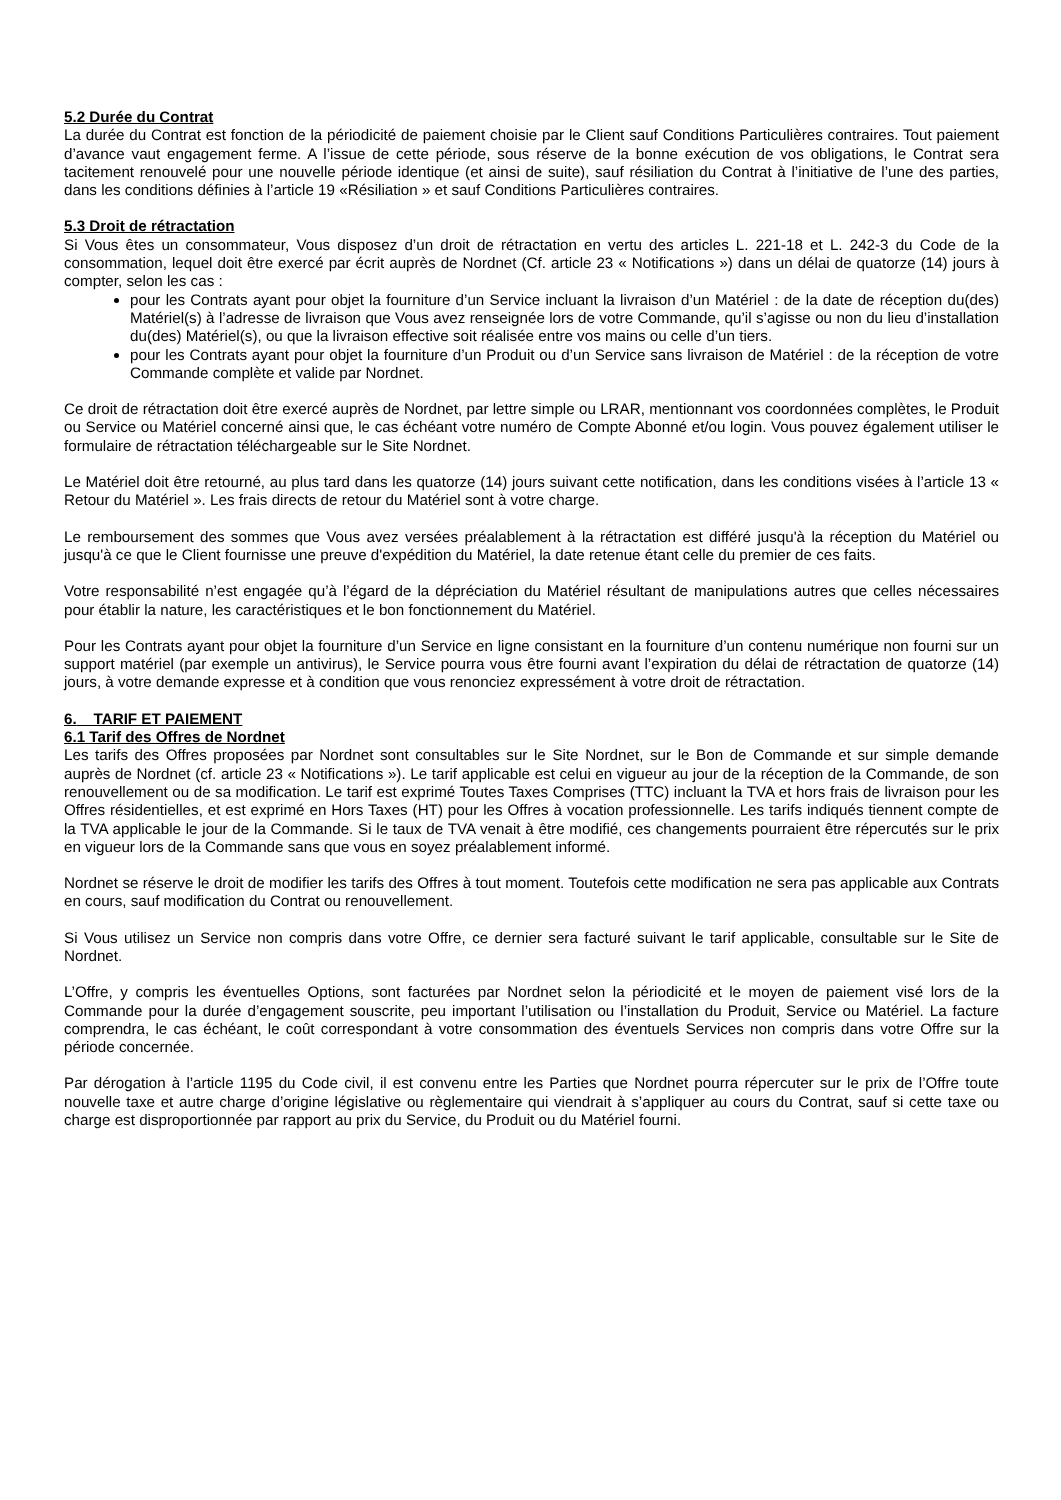5.2 Durée du Contrat
La durée du Contrat est fonction de la périodicité de paiement choisie par le Client sauf Conditions Particulières contraires. Tout paiement d’avance vaut engagement ferme. A l’issue de cette période, sous réserve de la bonne exécution de vos obligations, le Contrat sera tacitement renouvelé pour une nouvelle période identique (et ainsi de suite), sauf résiliation du Contrat à l’initiative de l’une des parties, dans les conditions définies à l’article 19 «Résiliation » et sauf Conditions Particulières contraires.
5.3 Droit de rétractation
Si Vous êtes un consommateur, Vous disposez d’un droit de rétractation en vertu des articles L. 221-18 et L. 242-3 du Code de la consommation, lequel doit être exercé par écrit auprès de Nordnet (Cf. article 23 « Notifications ») dans un délai de quatorze (14) jours à compter, selon les cas :
pour les Contrats ayant pour objet la fourniture d’un Service incluant la livraison d’un Matériel : de la date de réception du(des) Matériel(s) à l’adresse de livraison que Vous avez renseignée lors de votre Commande, qu’il s’agisse ou non du lieu d’installation du(des) Matériel(s), ou que la livraison effective soit réalisée entre vos mains ou celle d’un tiers.
pour les Contrats ayant pour objet la fourniture d’un Produit ou d’un Service sans livraison de Matériel : de la réception de votre Commande complète et valide par Nordnet.
Ce droit de rétractation doit être exercé auprès de Nordnet, par lettre simple ou LRAR, mentionnant vos coordonnées complètes, le Produit ou Service ou Matériel concerné ainsi que, le cas échéant votre numéro de Compte Abonné et/ou login. Vous pouvez également utiliser le formulaire de rétractation téléchargeable sur le Site Nordnet.
Le Matériel doit être retourné, au plus tard dans les quatorze (14) jours suivant cette notification, dans les conditions visées à l’article 13 « Retour du Matériel ». Les frais directs de retour du Matériel sont à votre charge.
Le remboursement des sommes que Vous avez versées préalablement à la rétractation est différé jusqu'à la réception du Matériel ou jusqu'à ce que le Client fournisse une preuve d'expédition du Matériel, la date retenue étant celle du premier de ces faits.
Votre responsabilité n’est engagée qu’à l’égard de la dépréciation du Matériel résultant de manipulations autres que celles nécessaires pour établir la nature, les caractéristiques et le bon fonctionnement du Matériel.
Pour les Contrats ayant pour objet la fourniture d’un Service en ligne consistant en la fourniture d’un contenu numérique non fourni sur un support matériel (par exemple un antivirus), le Service pourra vous être fourni avant l’expiration du délai de rétractation de quatorze (14) jours, à votre demande expresse et à condition que vous renonciez expressément à votre droit de rétractation.
6. TARIF ET PAIEMENT
6.1 Tarif des Offres de Nordnet
Les tarifs des Offres proposées par Nordnet sont consultables sur le Site Nordnet, sur le Bon de Commande et sur simple demande auprès de Nordnet (cf. article 23 « Notifications »). Le tarif applicable est celui en vigueur au jour de la réception de la Commande, de son renouvellement ou de sa modification. Le tarif est exprimé Toutes Taxes Comprises (TTC) incluant la TVA et hors frais de livraison pour les Offres résidentielles, et est exprimé en Hors Taxes (HT) pour les Offres à vocation professionnelle. Les tarifs indiqués tiennent compte de la TVA applicable le jour de la Commande. Si le taux de TVA venait à être modifié, ces changements pourraient être répercutés sur le prix en vigueur lors de la Commande sans que vous en soyez préalablement informé.
Nordnet se réserve le droit de modifier les tarifs des Offres à tout moment. Toutefois cette modification ne sera pas applicable aux Contrats en cours, sauf modification du Contrat ou renouvellement.
Si Vous utilisez un Service non compris dans votre Offre, ce dernier sera facturé suivant le tarif applicable, consultable sur le Site de Nordnet.
L’Offre, y compris les éventuelles Options, sont facturées par Nordnet selon la périodicité et le moyen de paiement visé lors de la Commande pour la durée d’engagement souscrite, peu important l’utilisation ou l’installation du Produit, Service ou Matériel. La facture comprendra, le cas échéant, le coût correspondant à votre consommation des éventuels Services non compris dans votre Offre sur la période concernée.
Par dérogation à l’article 1195 du Code civil, il est convenu entre les Parties que Nordnet pourra répercuter sur le prix de l’Offre toute nouvelle taxe et autre charge d’origine législative ou règlementaire qui viendrait à s’appliquer au cours du Contrat, sauf si cette taxe ou charge est disproportionnée par rapport au prix du Service, du Produit ou du Matériel fourni.